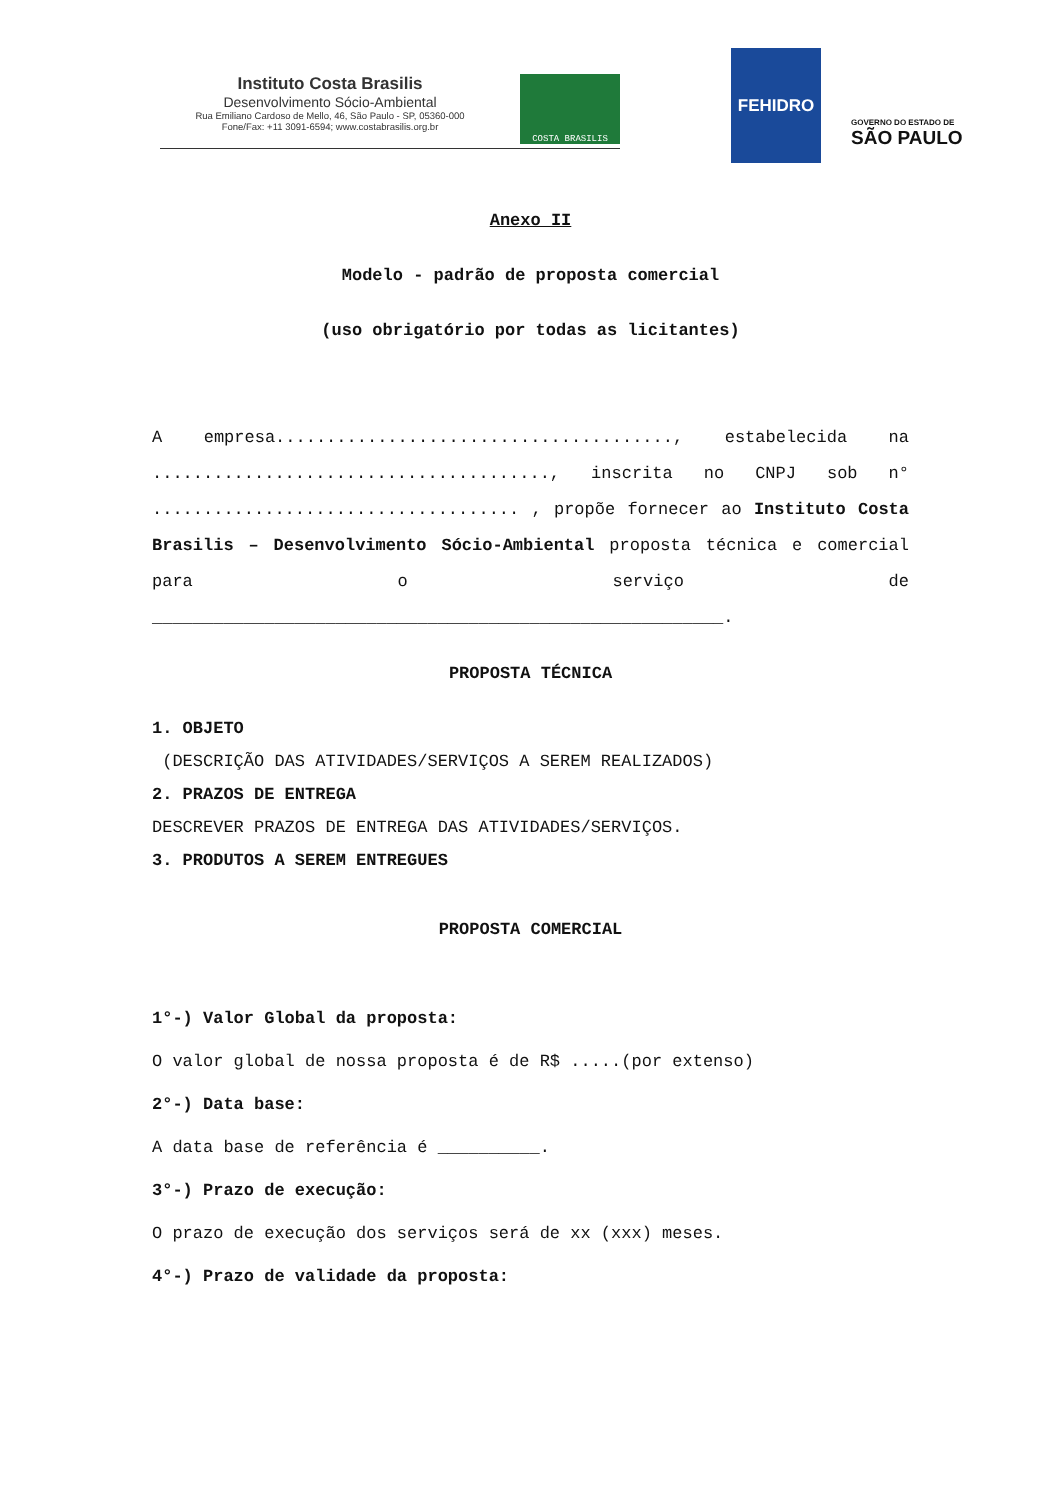Instituto Costa Brasilis
Desenvolvimento Sócio-Ambiental
Rua Emiliano Cardoso de Mello, 46, São Paulo - SP, 05360-000
Fone/Fax: +11 3091-6594; www.costabrasilis.org.br
COSTA BRASILIS
FEHIDRO
GOVERNO DO ESTADO DE
SÃO PAULO
Anexo II
Modelo - padrão de proposta comercial
(uso obrigatório por todas as licitantes)
A empresa......................................., estabelecida na ......................................., inscrita no CNPJ sob n° .................................... , propõe fornecer ao Instituto Costa Brasilis – Desenvolvimento Sócio-Ambiental proposta técnica e comercial para o serviço de ________________________________________________________.
PROPOSTA TÉCNICA
1. OBJETO
(DESCRIÇÃO DAS ATIVIDADES/SERVIÇOS A SEREM REALIZADOS)
2. PRAZOS DE ENTREGA
DESCREVER PRAZOS DE ENTREGA DAS ATIVIDADES/SERVIÇOS.
3. PRODUTOS A SEREM ENTREGUES
PROPOSTA COMERCIAL
1°-) Valor Global da proposta:
O valor global de nossa proposta é de R$ .....(por extenso)
2°-) Data base:
A data base de referência é __________.
3°-) Prazo de execução:
O prazo de execução dos serviços será de xx (xxx) meses.
4°-) Prazo de validade da proposta: